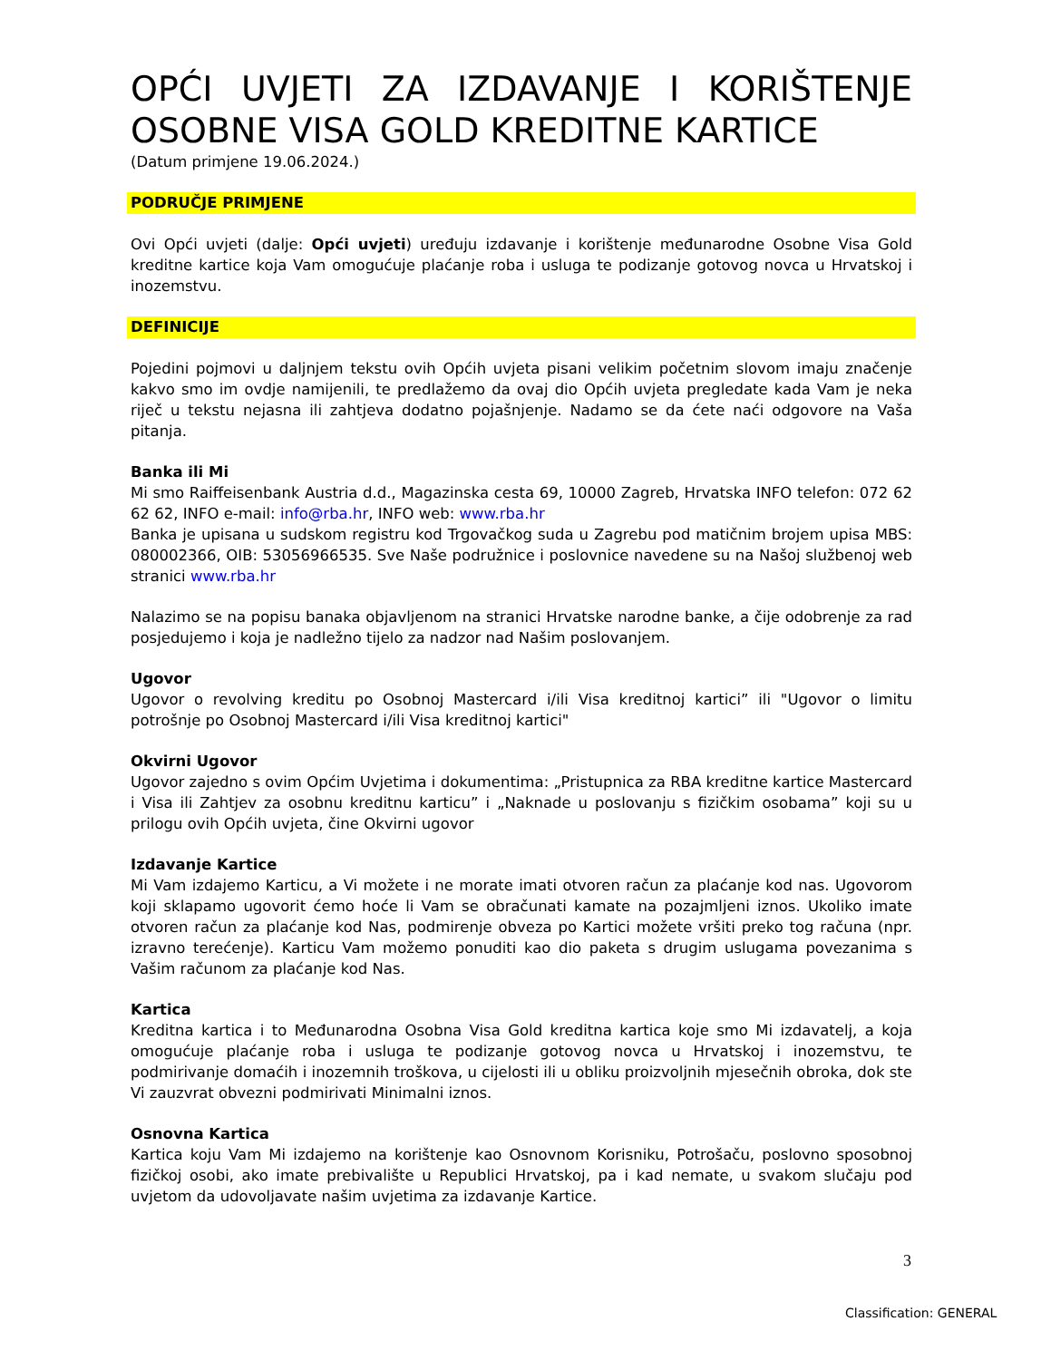OPĆI UVJETI ZA IZDAVANJE I KORIŠTENJE OSOBNE VISA GOLD KREDITNE KARTICE
(Datum primjene 19.06.2024.)
PODRUČJE PRIMJENE
Ovi Opći uvjeti (dalje: Opći uvjeti) uređuju izdavanje i korištenje međunarodne Osobne Visa Gold kreditne kartice koja Vam omogućuje plaćanje roba i usluga te podizanje gotovog novca u Hrvatskoj i inozemstvu.
DEFINICIJE
Pojedini pojmovi u daljnjem tekstu ovih Općih uvjeta pisani velikim početnim slovom imaju značenje kakvo smo im ovdje namijenili, te predlažemo da ovaj dio Općih uvjeta pregledate kada Vam je neka riječ u tekstu nejasna ili zahtjeva dodatno pojašnjenje. Nadamo se da ćete naći odgovore na Vaša pitanja.
Banka ili Mi
Mi smo Raiffeisenbank Austria d.d., Magazinska cesta 69, 10000 Zagreb, Hrvatska INFO telefon: 072 62 62 62, INFO e-mail: info@rba.hr, INFO web: www.rba.hr
Banka je upisana u sudskom registru kod Trgovačkog suda u Zagrebu pod matičnim brojem upisa MBS: 080002366, OIB: 53056966535. Sve Naše podružnice i poslovnice navedene su na Našoj službenoj web stranici www.rba.hr
Nalazimo se na popisu banaka objavljenom na stranici Hrvatske narodne banke, a čije odobrenje za rad posjedujemo i koja je nadležno tijelo za nadzor nad Našim poslovanjem.
Ugovor
Ugovor o revolving kreditu po Osobnoj Mastercard i/ili Visa kreditnoj kartici” ili "Ugovor o limitu potrošnje po Osobnoj Mastercard i/ili Visa kreditnoj kartici"
Okvirni Ugovor
Ugovor zajedno s ovim Općim Uvjetima i dokumentima: „Pristupnica za RBA kreditne kartice Mastercard i Visa ili Zahtjev za osobnu kreditnu karticu” i „Naknade u poslovanju s fizičkim osobama” koji su u prilogu ovih Općih uvjeta, čine Okvirni ugovor
Izdavanje Kartice
Mi Vam izdajemo Karticu, a Vi možete i ne morate imati otvoren račun za plaćanje kod nas. Ugovorom koji sklapamo ugovorit ćemo hoće li Vam se obračunati kamate na pozajmljeni iznos. Ukoliko imate otvoren račun za plaćanje kod Nas, podmirenje obveza po Kartici možete vršiti preko tog računa (npr. izravno terećenje). Karticu Vam možemo ponuditi kao dio paketa s drugim uslugama povezanima s Vašim računom za plaćanje kod Nas.
Kartica
Kreditna kartica i to Međunarodna Osobna Visa Gold kreditna kartica koje smo Mi izdavatelj, a koja omogućuje plaćanje roba i usluga te podizanje gotovog novca u Hrvatskoj i inozemstvu, te podmirivanje domaćih i inozemnih troškova, u cijelosti ili u obliku proizvoljnih mjesečnih obroka, dok ste Vi zauzvrat obvezni podmirivati Minimalni iznos.
Osnovna Kartica
Kartica koju Vam Mi izdajemo na korištenje kao Osnovnom Korisniku, Potrošaču, poslovno sposobnoj fizičkoj osobi, ako imate prebivalište u Republici Hrvatskoj, pa i kad nemate, u svakom slučaju pod uvjetom da udovoljavate našim uvjetima za izdavanje Kartice.
3
Classification: GENERAL